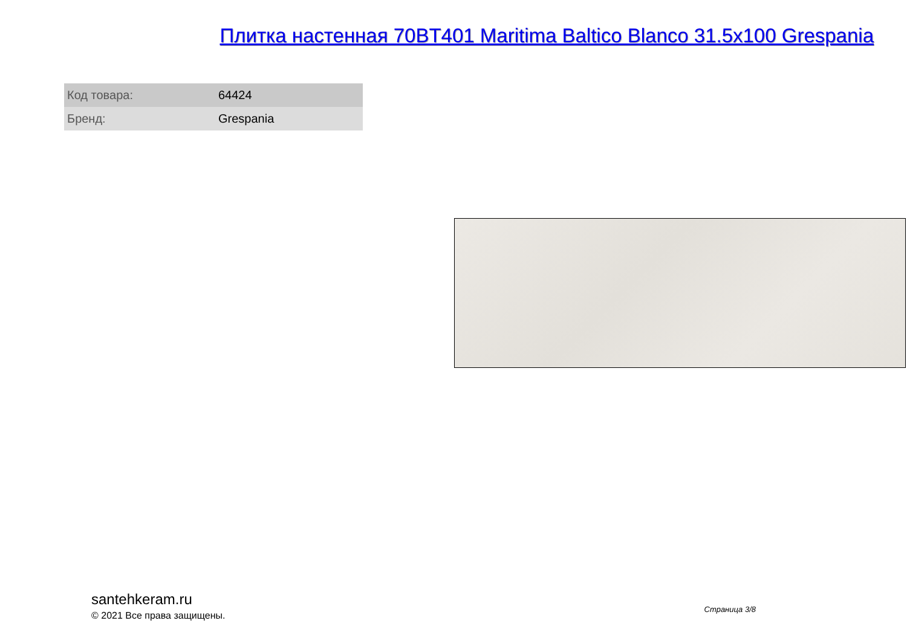Плитка настенная 70BT401 Maritima Baltico Blanco 31.5x100 Grespania
| Код товара: | 64424 |
| Бренд: | Grespania |
santehkeram.ru
© 2021 Все права защищены.
Страница 3/8